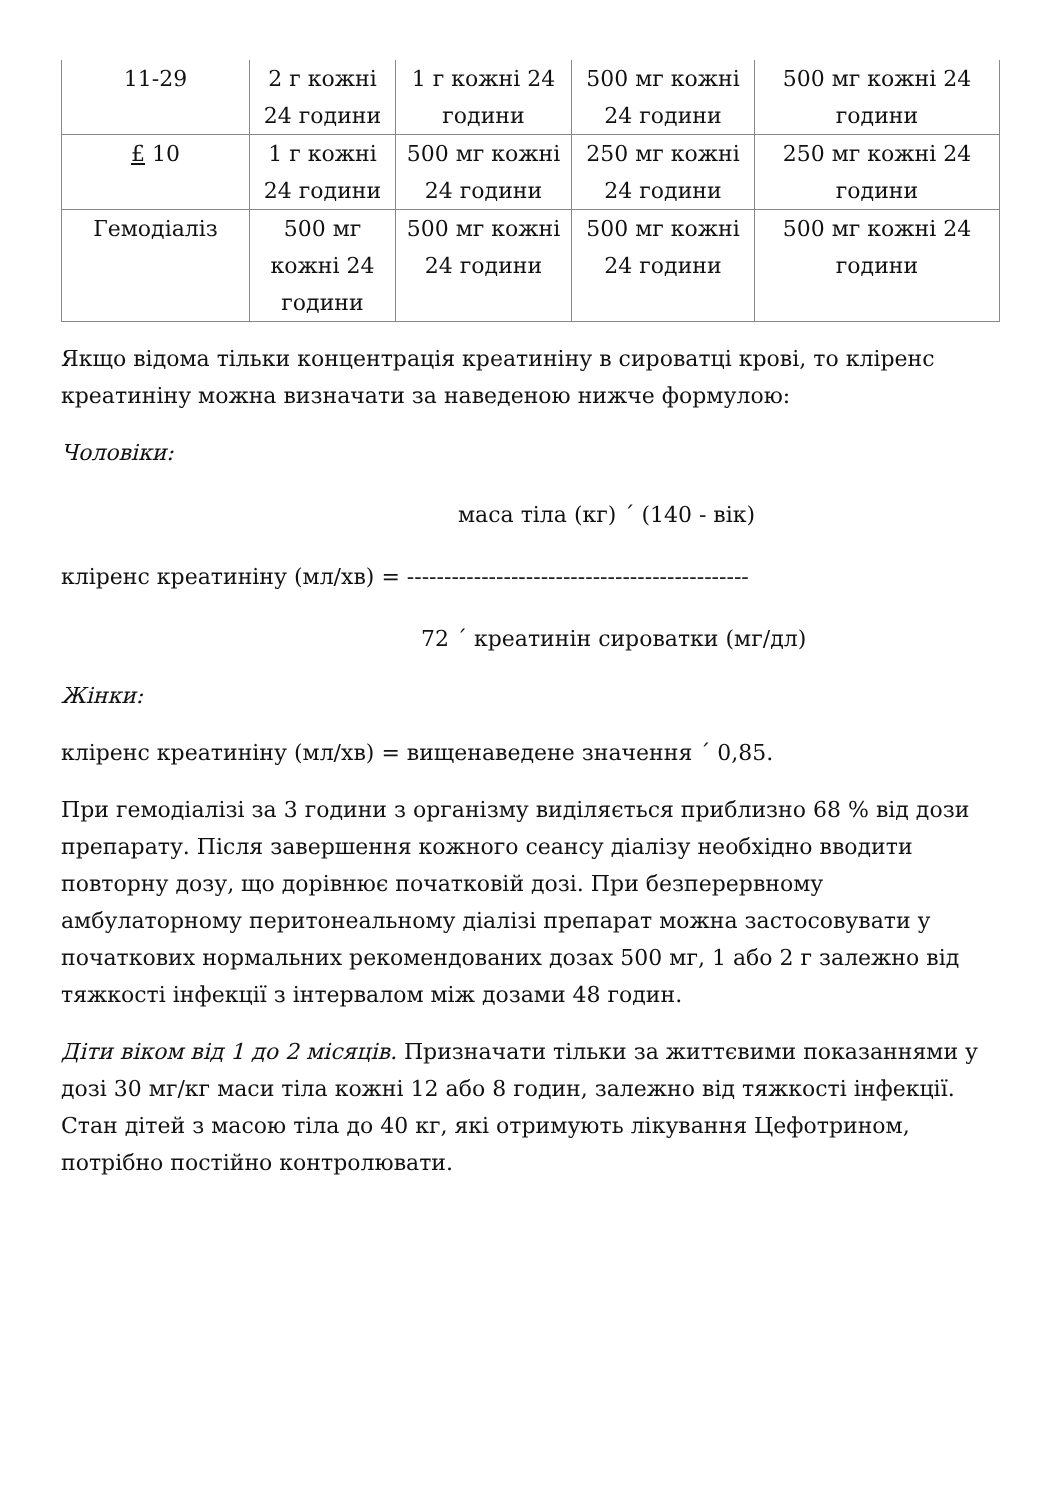| 11-29 | 2 г кожні 24 години | 1 г кожні 24 години | 500 мг кожні 24 години | 500 мг кожні 24 години |
| £ 10 | 1 г кожні 24 години | 500 мг кожні 24 години | 250 мг кожні 24 години | 250 мг кожні 24 години |
| Гемодіаліз | 500 мг кожні 24 години | 500 мг кожні 24 години | 500 мг кожні 24 години | 500 мг кожні 24 години |
Якщо відома тільки концентрація креатиніну в сироватці крові, то кліренс креатиніну можна визначати за наведеною нижче формулою:
Чоловіки:
маса тіла (кг) ´ (140 - вік)
кліренс креатиніну (мл/хв) = ----------------------------------------------
72 ´ креатинін сироватки (мг/дл)
Жінки:
кліренс креатиніну (мл/хв) = вищенаведене значення ´ 0,85.
При гемодіалізі за 3 години з організму виділяється приблизно 68 % від дози препарату. Після завершення кожного сеансу діалізу необхідно вводити повторну дозу, що дорівнює початковій дозі. При безперервному амбулаторному перитонеальному діалізі препарат можна застосовувати у початкових нормальних рекомендованих дозах 500 мг, 1 або 2 г залежно від тяжкості інфекції з інтервалом між дозами 48 годин.
Діти віком від 1 до 2 місяців. Призначати тільки за життєвими показаннями у дозі 30 мг/кг маси тіла кожні 12 або 8 годин, залежно від тяжкості інфекції. Стан дітей з масою тіла до 40 кг, які отримують лікування Цефотрином, потрібно постійно контролювати.